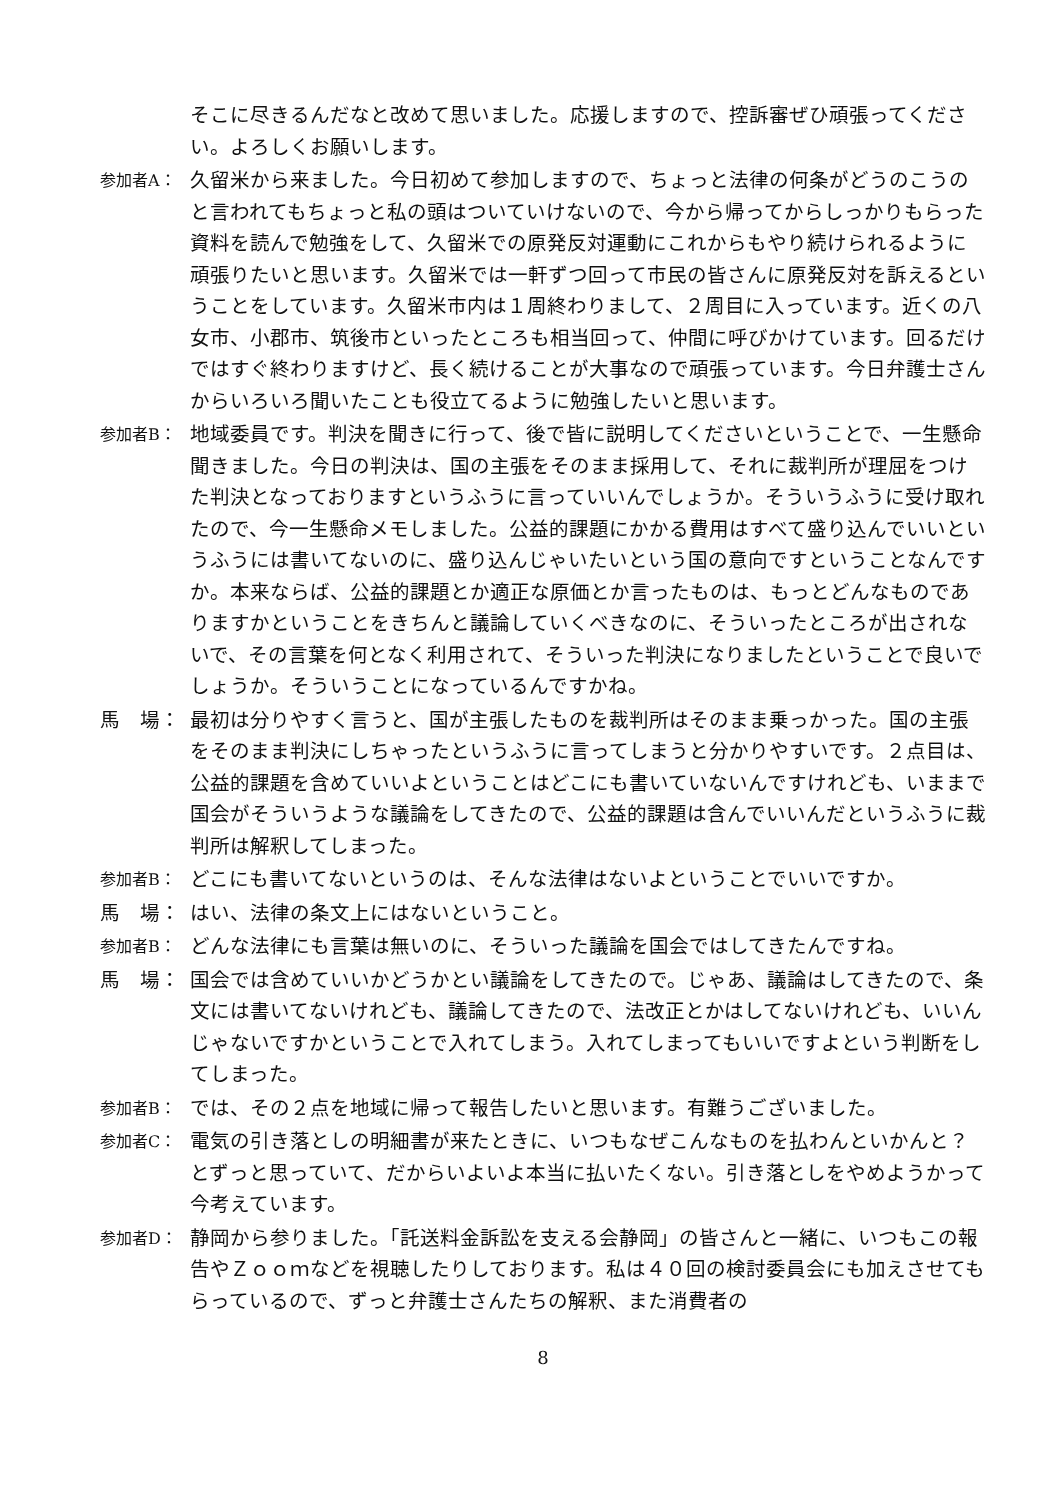そこに尽きるんだなと改めて思いました。応援しますので、控訴審ぜひ頑張ってください。よろしくお願いします。
参加者A：
久留米から来ました。今日初めて参加しますので、ちょっと法律の何条がどうのこうのと言われてもちょっと私の頭はついていけないので、今から帰ってからしっかりもらった資料を読んで勉強をして、久留米での原発反対運動にこれからもやり続けられるように頑張りたいと思います。久留米では一軒ずつ回って市民の皆さんに原発反対を訴えるということをしています。久留米市内は１周終わりまして、２周目に入っています。近くの八女市、小郡市、筑後市といったところも相当回って、仲間に呼びかけています。回るだけではすぐ終わりますけど、長く続けることが大事なので頑張っています。今日弁護士さんからいろいろ聞いたことも役立てるように勉強したいと思います。
参加者B：
地域委員です。判決を聞きに行って、後で皆に説明してくださいということで、一生懸命聞きました。今日の判決は、国の主張をそのまま採用して、それに裁判所が理屈をつけた判決となっておりますというふうに言っていいんでしょうか。そういうふうに受け取れたので、今一生懸命メモしました。公益的課題にかかる費用はすべて盛り込んでいいというふうには書いてないのに、盛り込んじゃいたいという国の意向ですということなんですか。本来ならば、公益的課題とか適正な原価とか言ったものは、もっとどんなものでありますかということをきちんと議論していくべきなのに、そういったところが出されないで、その言葉を何となく利用されて、そういった判決になりましたということで良いでしょうか。そういうことになっているんですかね。
馬　場： 最初は分りやすく言うと、国が主張したものを裁判所はそのまま乗っかった。国の主張をそのまま判決にしちゃったというふうに言ってしまうと分かりやすいです。２点目は、公益的課題を含めていいよということはどこにも書いていないんですけれども、いままで国会がそういうような議論をしてきたので、公益的課題は含んでいいんだというふうに裁判所は解釈してしまった。
参加者B：
どこにも書いてないというのは、そんな法律はないよということでいいですか。
馬　場： はい、法律の条文上にはないということ。
参加者B：
どんな法律にも言葉は無いのに、そういった議論を国会ではしてきたんですね。
馬　場： 国会では含めていいかどうかとい議論をしてきたので。じゃあ、議論はしてきたので、条文には書いてないけれども、議論してきたので、法改正とかはしてないけれども、いいんじゃないですかということで入れてしまう。入れてしまってもいいですよという判断をしてしまった。
参加者B：
では、その２点を地域に帰って報告したいと思います。有難うございました。
参加者C：
電気の引き落としの明細書が来たときに、いつもなぜこんなものを払わんといかんと？とずっと思っていて、だからいよいよ本当に払いたくない。引き落としをやめようかって今考えています。
参加者D：
静岡から参りました。「託送料金訴訟を支える会静岡」の皆さんと一緒に、いつもこの報告やＺｏｏｍなどを視聴したりしております。私は４０回の検討委員会にも加えさせてもらっているので、ずっと弁護士さんたちの解釈、また消費者の
8